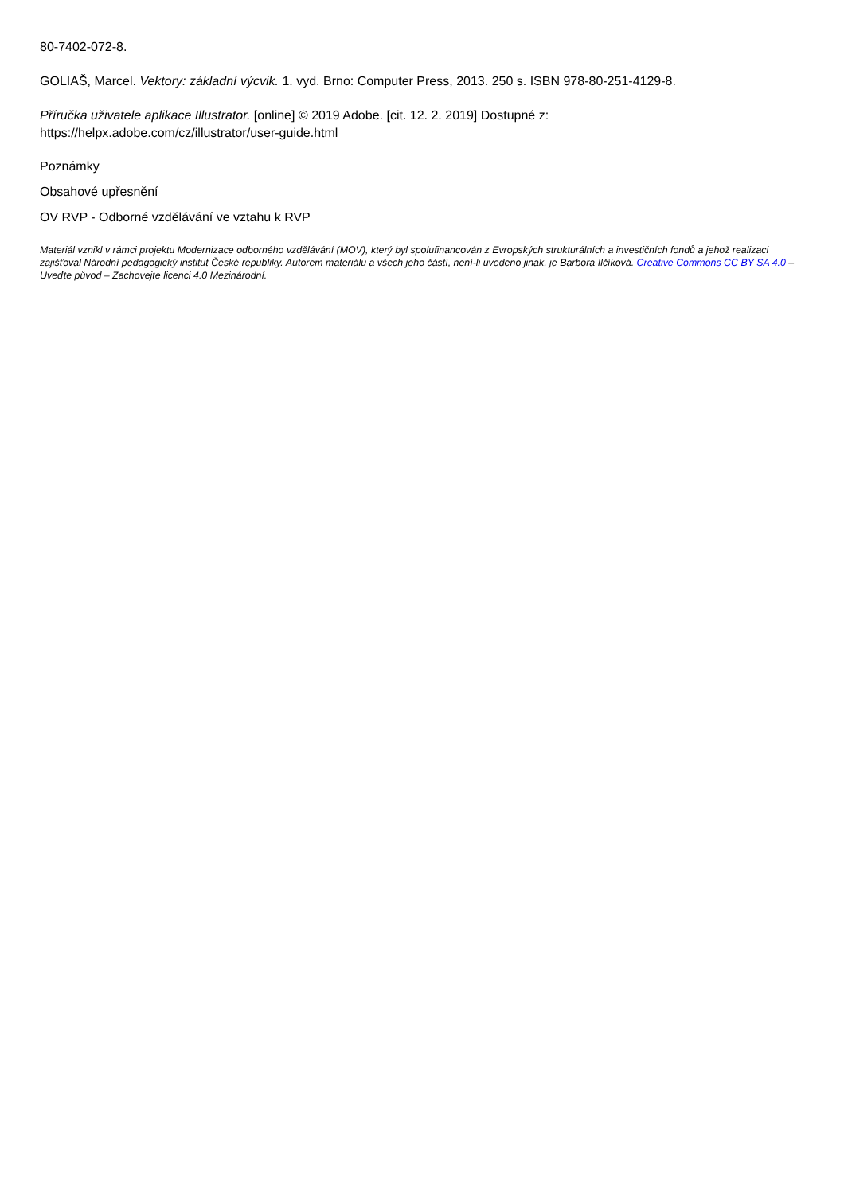80-7402-072-8.
GOLIAŠ, Marcel. Vektory: základní výcvik. 1. vyd. Brno: Computer Press, 2013. 250 s. ISBN 978-80-251-4129-8.
Příručka uživatele aplikace Illustrator. [online] © 2019 Adobe. [cit. 12. 2. 2019] Dostupné z:
https://helpx.adobe.com/cz/illustrator/user-guide.html
Poznámky
Obsahové upřesnění
OV RVP - Odborné vzdělávání ve vztahu k RVP
Materiál vznikl v rámci projektu Modernizace odborného vzdělávání (MOV), který byl spolufinancován z Evropských strukturálních a investičních fondů a jehož realizaci zajišťoval Národní pedagogický institut České republiky. Autorem materiálu a všech jeho částí, není-li uvedeno jinak, je Barbora Ilčíková. Creative Commons CC BY SA 4.0 – Uveďte původ – Zachovejte licenci 4.0 Mezinárodní.